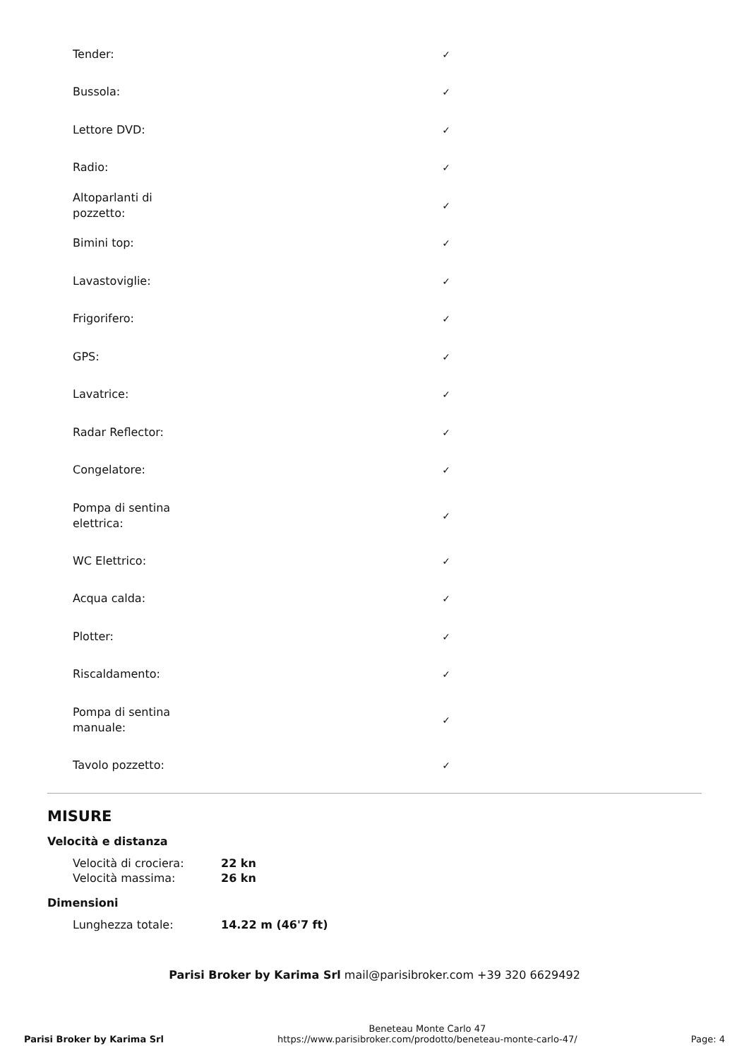| Tender: | ✓ |
| Bussola: | ✓ |
| Lettore DVD: | ✓ |
| Radio: | ✓ |
| Altoparlanti di pozzetto: | ✓ |
| Bimini top: | ✓ |
| Lavastoviglie: | ✓ |
| Frigorifero: | ✓ |
| GPS: | ✓ |
| Lavatrice: | ✓ |
| Radar Reflector: | ✓ |
| Congelatore: | ✓ |
| Pompa di sentina elettrica: | ✓ |
| WC Elettrico: | ✓ |
| Acqua calda: | ✓ |
| Plotter: | ✓ |
| Riscaldamento: | ✓ |
| Pompa di sentina manuale: | ✓ |
| Tavolo pozzetto: | ✓ |
MISURE
Velocità e distanza
| Velocità di crociera: | 22 kn |
| Velocità massima: | 26 kn |
Dimensioni
| Lunghezza totale: | 14.22 m (46'7 ft) |
Parisi Broker by Karima Srl mail@parisibroker.com +39 320 6629492
Parisi Broker by Karima Srl
Beneteau Monte Carlo 47
https://www.parisibroker.com/prodotto/beneteau-monte-carlo-47/
Page: 4